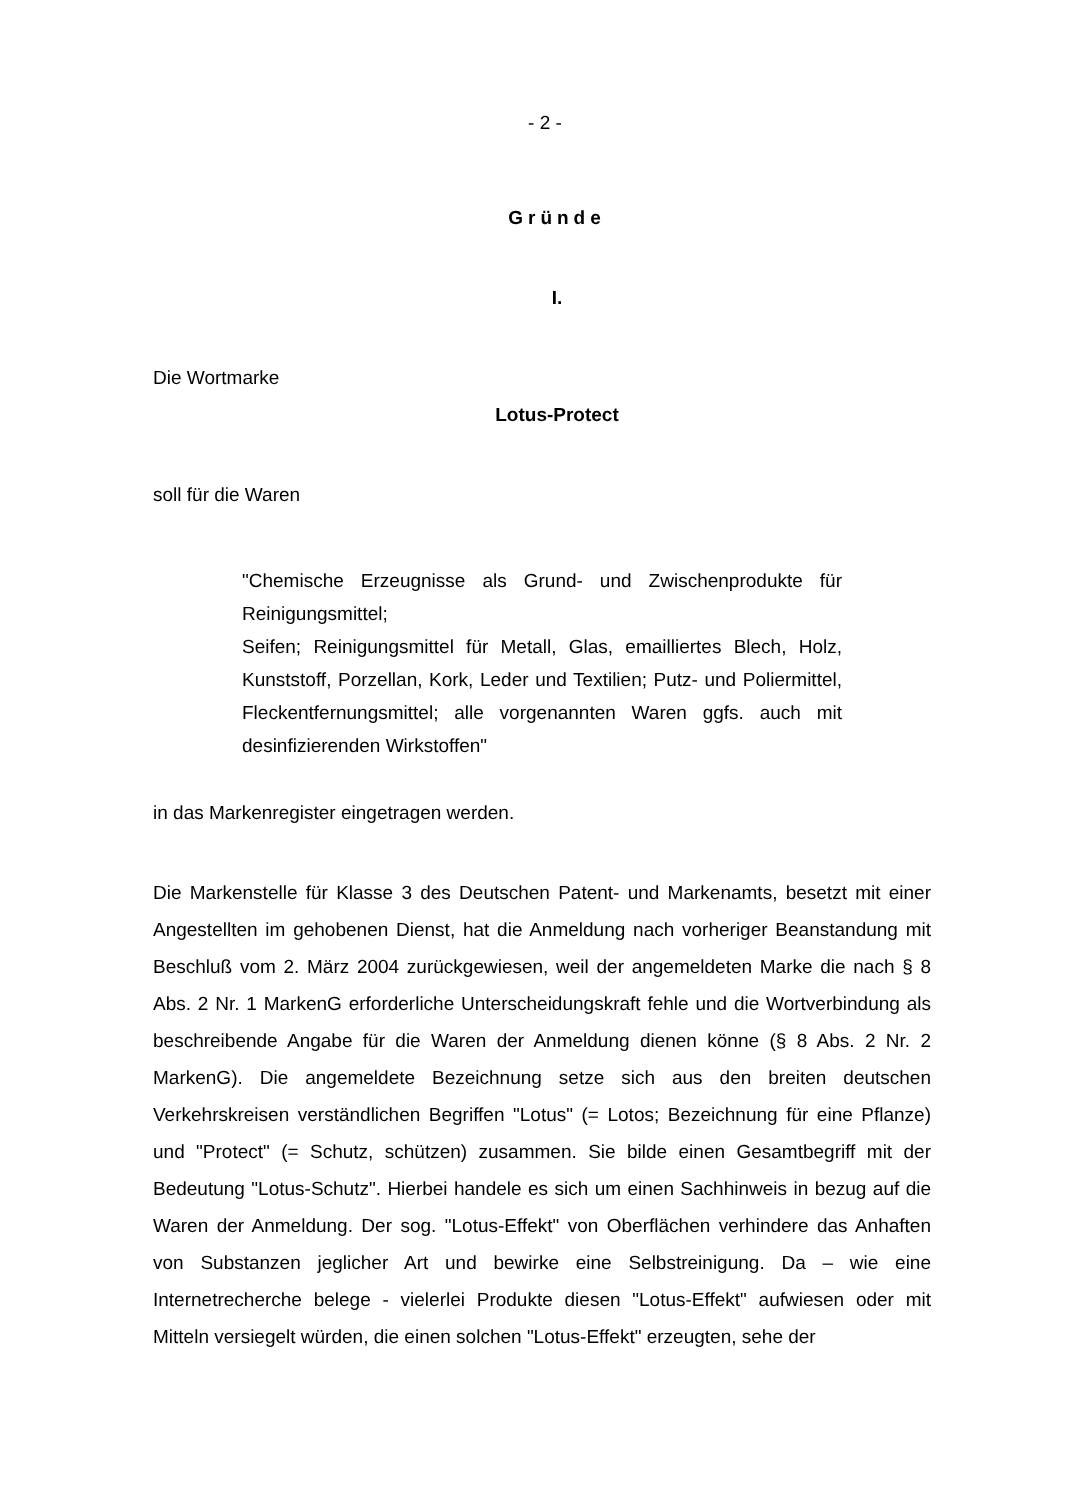- 2 -
Gründe
I.
Die Wortmarke
Lotus-Protect
soll für die Waren
"Chemische Erzeugnisse als Grund- und Zwischenprodukte für Reinigungsmittel;
Seifen; Reinigungsmittel für Metall, Glas, emailliertes Blech, Holz, Kunststoff, Porzellan, Kork, Leder und Textilien; Putz- und Poliermittel, Fleckentfernungsmittel; alle vorgenannten Waren ggfs. auch mit desinfizierenden Wirkstoffen"
in das Markenregister eingetragen werden.
Die Markenstelle für Klasse 3 des Deutschen Patent- und Markenamts, besetzt mit einer Angestellten im gehobenen Dienst, hat die Anmeldung nach vorheriger Beanstandung mit Beschluß vom 2. März 2004 zurückgewiesen, weil der angemeldeten Marke die nach § 8 Abs. 2 Nr. 1 MarkenG erforderliche Unterscheidungskraft fehle und die Wortverbindung als beschreibende Angabe für die Waren der Anmeldung dienen könne (§ 8 Abs. 2 Nr. 2 MarkenG). Die angemeldete Bezeichnung setze sich aus den breiten deutschen Verkehrskreisen verständlichen Begriffen "Lotus" (= Lotos; Bezeichnung für eine Pflanze) und "Protect" (= Schutz, schützen) zusammen. Sie bilde einen Gesamtbegriff mit der Bedeutung "Lotus-Schutz". Hierbei handele es sich um einen Sachhinweis in bezug auf die Waren der Anmeldung. Der sog. "Lotus-Effekt" von Oberflächen verhindere das Anhaften von Substanzen jeglicher Art und bewirke eine Selbstreinigung. Da – wie eine Internetrecherche belege - vielerlei Produkte diesen "Lotus-Effekt" aufwiesen oder mit Mitteln versiegelt würden, die einen solchen "Lotus-Effekt" erzeugten, sehe der